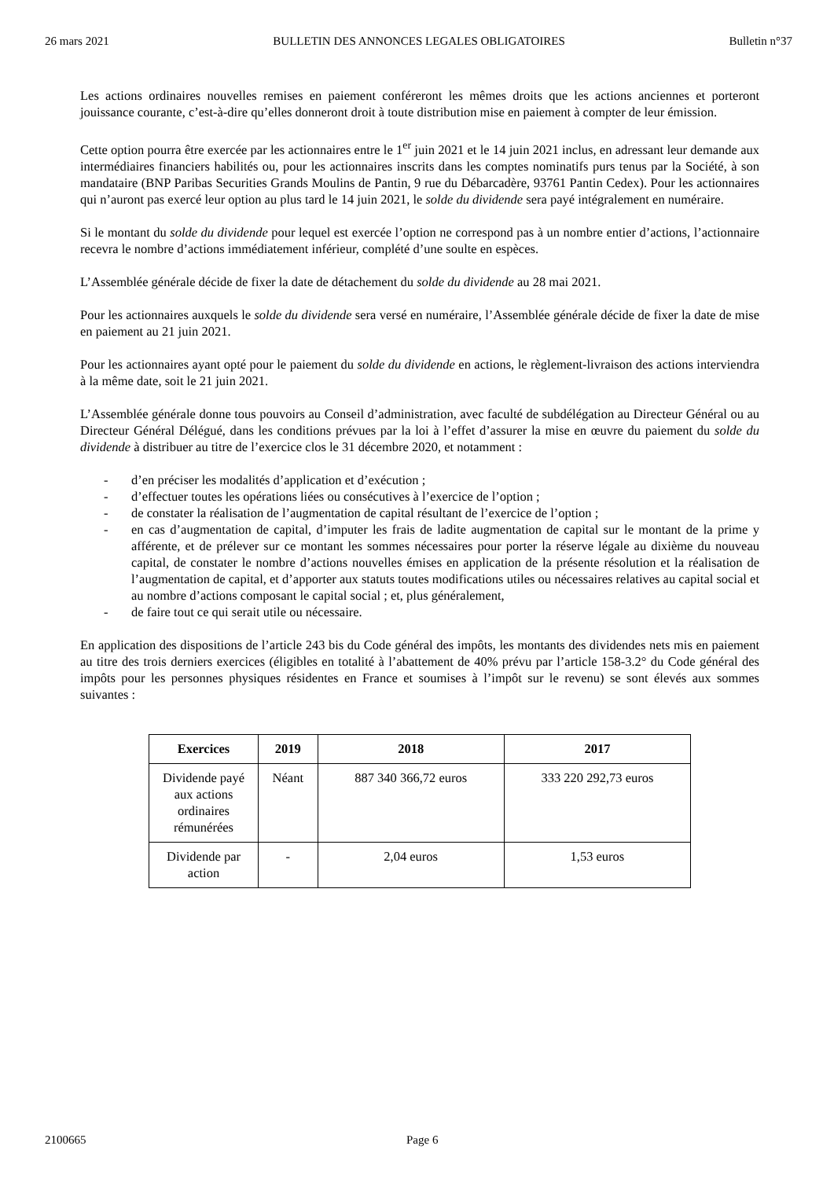26 mars 2021 BULLETIN DES ANNONCES LEGALES OBLIGATOIRES Bulletin n°37
Les actions ordinaires nouvelles remises en paiement conféreront les mêmes droits que les actions anciennes et porteront jouissance courante, c’est-à-dire qu’elles donneront droit à toute distribution mise en paiement à compter de leur émission.
Cette option pourra être exercée par les actionnaires entre le 1<sup>er</sup> juin 2021 et le 14 juin 2021 inclus, en adressant leur demande aux intermédiaires financiers habilités ou, pour les actionnaires inscrits dans les comptes nominatifs purs tenus par la Société, à son mandataire (BNP Paribas Securities Grands Moulins de Pantin, 9 rue du Débarcadère, 93761 Pantin Cedex). Pour les actionnaires qui n’auront pas exercé leur option au plus tard le 14 juin 2021, le solde du dividende sera payé intégralement en numéraire.
Si le montant du solde du dividende pour lequel est exercée l’option ne correspond pas à un nombre entier d’actions, l’actionnaire recevra le nombre d’actions immédiatement inférieur, complété d’une soulte en espèces.
L’Assemblée générale décide de fixer la date de détachement du solde du dividende au 28 mai 2021.
Pour les actionnaires auxquels le solde du dividende sera versé en numéraire, l’Assemblée générale décide de fixer la date de mise en paiement au 21 juin 2021.
Pour les actionnaires ayant opté pour le paiement du solde du dividende en actions, le règlement-livraison des actions interviendra à la même date, soit le 21 juin 2021.
L’Assemblée générale donne tous pouvoirs au Conseil d’administration, avec faculté de subdélégation au Directeur Général ou au Directeur Général Délégué, dans les conditions prévues par la loi à l’effet d’assurer la mise en œuvre du paiement du solde du dividende à distribuer au titre de l’exercice clos le 31 décembre 2020, et notamment :
- d’en préciser les modalités d’application et d’exécution ;
- d’effectuer toutes les opérations liées ou consécutives à l’exercice de l’option ;
- de constater la réalisation de l’augmentation de capital résultant de l’exercice de l’option ;
- en cas d’augmentation de capital, d’imputer les frais de ladite augmentation de capital sur le montant de la prime y afférente, et de prélever sur ce montant les sommes nécessaires pour porter la réserve légale au dixième du nouveau capital, de constater le nombre d’actions nouvelles émises en application de la présente résolution et la réalisation de l’augmentation de capital, et d’apporter aux statuts toutes modifications utiles ou nécessaires relatives au capital social et au nombre d’actions composant le capital social ; et, plus généralement,
- de faire tout ce qui serait utile ou nécessaire.
En application des dispositions de l’article 243 bis du Code général des impôts, les montants des dividendes nets mis en paiement au titre des trois derniers exercices (éligibles en totalité à l’abattement de 40% prévu par l’article 158-3.2° du Code général des impôts pour les personnes physiques résidentes en France et soumises à l’impôt sur le revenu) se sont élevés aux sommes suivantes :
| Exercices | 2019 | 2018 | 2017 |
| --- | --- | --- | --- |
| Dividende payé aux actions ordinaires rémunérées | Néant | 887 340 366,72 euros | 333 220 292,73 euros |
| Dividende par action | - | 2,04 euros | 1,53 euros |
2100665 Page 6